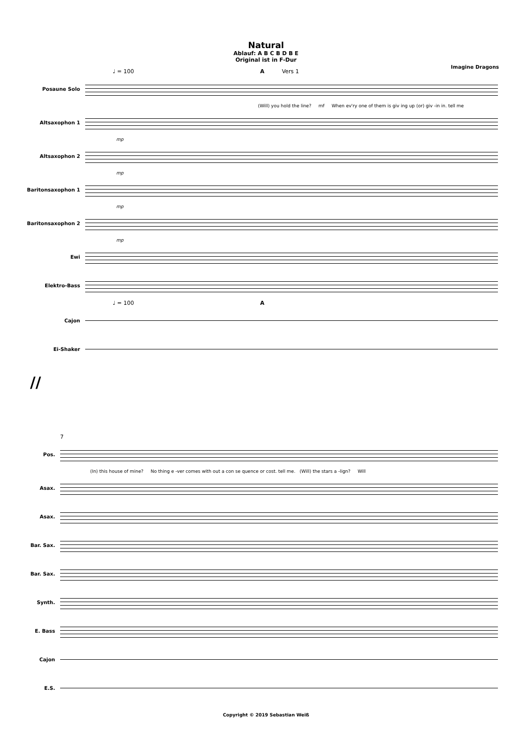Natural
Ablauf: A B C B D B E
Original ist in F-Dur
Imagine Dragons
♩ = 100 A Vers 1
Posaune Solo
(Will) you hold the line? mf When ev'ry one of them is giv ing up (or) giv -in in. tell me
Altsaxophon 1
mp
Altsaxophon 2
mp
Baritonsaxophon 1
mp
Baritonsaxophon 2
mp
Ewi
Elektro-Bass
♩ = 100 A
Cajon
Ei-Shaker
//
7
Pos.
(In) this house of mine? No thing e -ver comes with out a con se quence or cost. tell me. (Will) the stars a -lign? Will
Asax.
Asax.
Bar. Sax.
Bar. Sax.
Synth.
E. Bass
Cajon
E.S.
Copyright © 2019 Sebastian Weiß